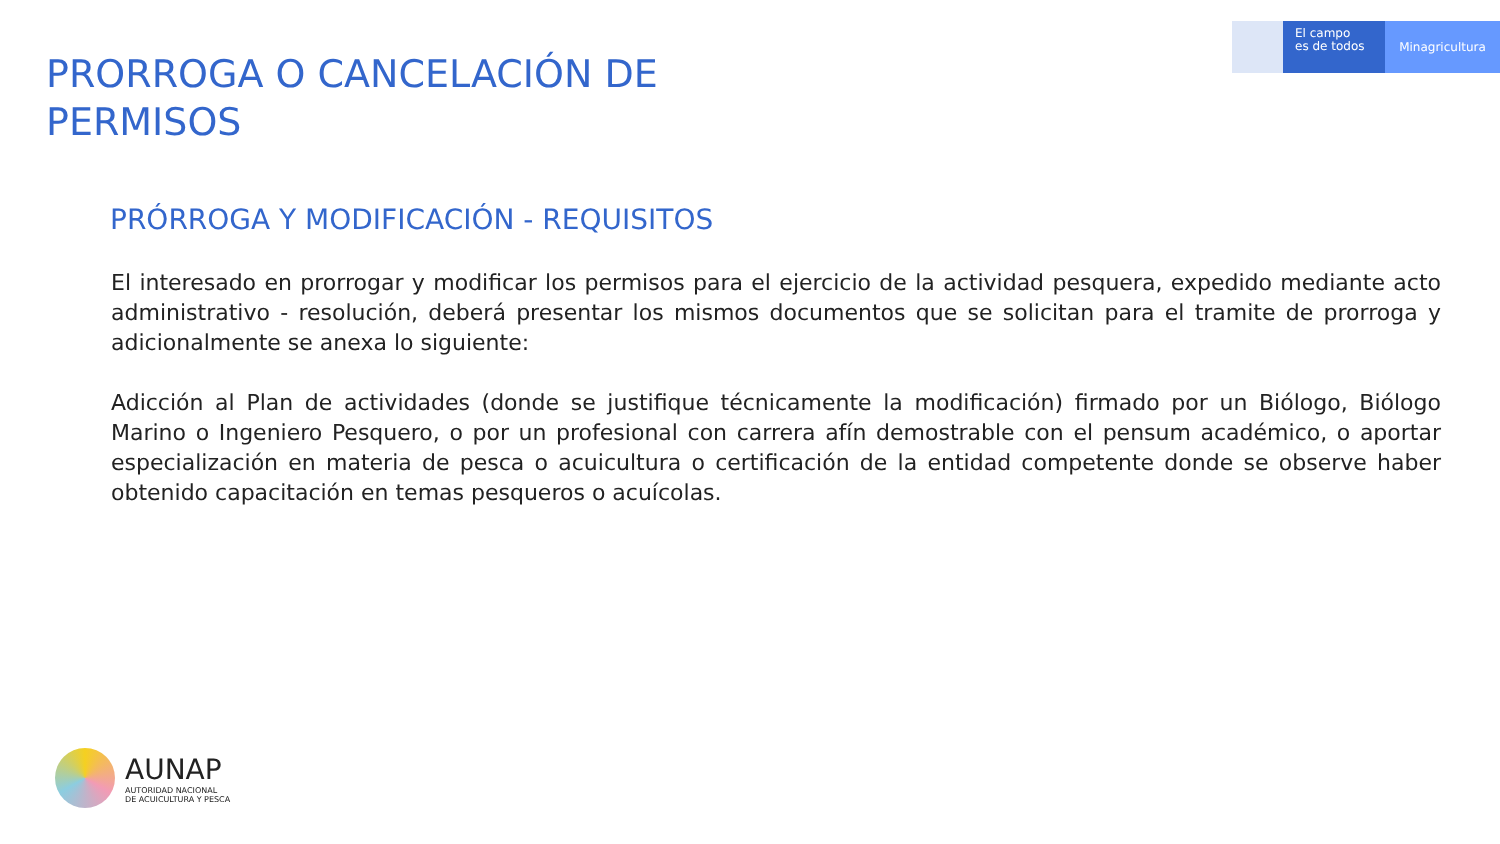El campo
es de todos
Minagricultura
PRORROGA O CANCELACIÓN DE
PERMISOS
PRÓRROGA Y MODIFICACIÓN - REQUISITOS
El interesado en prorrogar y modificar los permisos para el ejercicio de la actividad pesquera, expedido mediante acto administrativo - resolución, deberá presentar los mismos documentos que se solicitan para el tramite de prorroga y adicionalmente se anexa lo siguiente:
Adicción al Plan de actividades (donde se justifique técnicamente la modificación) firmado por un Biólogo, Biólogo Marino o Ingeniero Pesquero, o por un profesional con carrera afín demostrable con el pensum académico, o aportar especialización en materia de pesca o acuicultura o certificación de la entidad competente donde se observe haber obtenido capacitación en temas pesqueros o acuícolas.
AUNAP
AUTORIDAD NACIONAL
DE ACUICULTURA Y PESCA